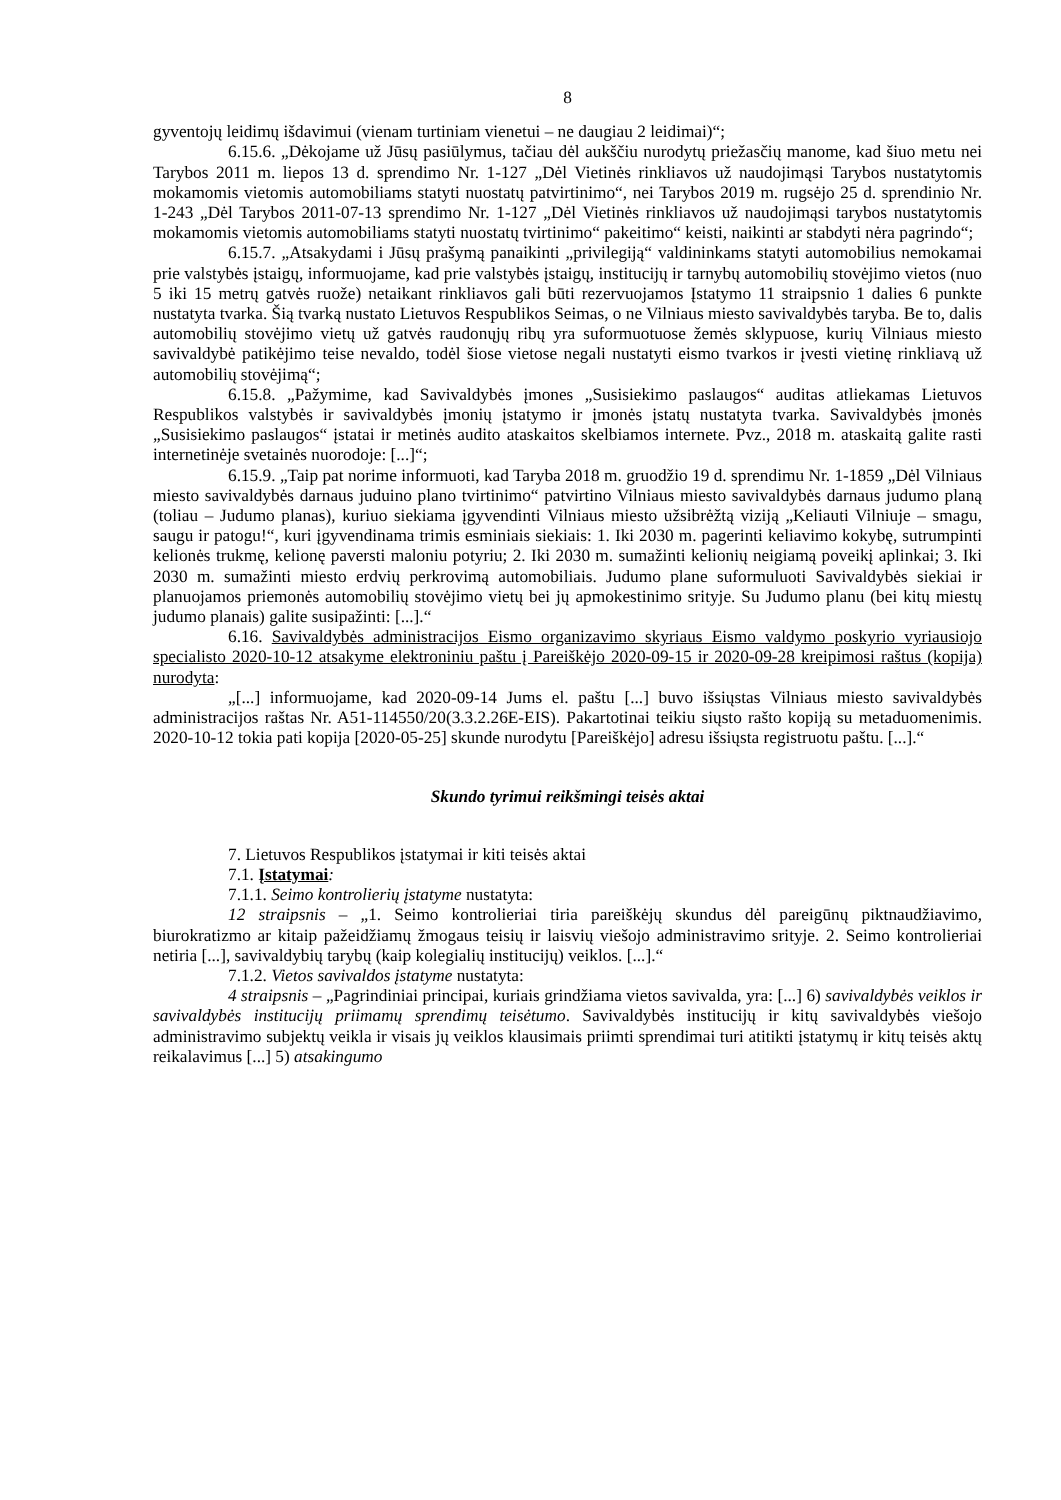8
gyventojų leidimų išdavimui (vienam turtiniam vienetui – ne daugiau 2 leidimai)“;
6.15.6. „Dėkojame už Jūsų pasiūlymus, tačiau dėl aukščiu nurodytų priežasčių manome, kad šiuo metu nei Tarybos 2011 m. liepos 13 d. sprendimo Nr. 1-127 „Dėl Vietinės rinkliavos už naudojimąsi Tarybos nustatytomis mokamomis vietomis automobiliams statyti nuostatų patvirtinimo“, nei Tarybos 2019 m. rugsėjo 25 d. sprendinio Nr. 1-243 „Dėl Tarybos 2011-07-13 sprendimo Nr. 1-127 „Dėl Vietinės rinkliavos už naudojimąsi tarybos nustatytomis mokamomis vietomis automobiliams statyti nuostatų tvirtinimo“ pakeitimo“ keisti, naikinti ar stabdyti nėra pagrindo“;
6.15.7. „Atsakydami i Jūsų prašymą panaikinti „privilegiją“ valdininkams statyti automobilius nemokamai prie valstybės įstaigų, informuojame, kad prie valstybės įstaigų, institucijų ir tarnybų automobilių stovėjimo vietos (nuo 5 iki 15 metrų gatvės ruože) netaikant rinkliavos gali būti rezervuojamos Įstatymo 11 straipsnio 1 dalies 6 punkte nustatyta tvarka. Šią tvarką nustato Lietuvos Respublikos Seimas, o ne Vilniaus miesto savivaldybės taryba. Be to, dalis automobilių stovėjimo vietų už gatvės raudonųjų ribų yra suformuotuose žemės sklypuose, kurių Vilniaus miesto savivaldybė patikėjimo teise nevaldo, todėl šiose vietose negali nustatyti eismo tvarkos ir įvesti vietinę rinkliavą už automobilių stovėjimą“;
6.15.8. „Pažymime, kad Savivaldybės įmones „Susisiekimo paslaugos“ auditas atliekamas Lietuvos Respublikos valstybės ir savivaldybės įmonių įstatymo ir įmonės įstatų nustatyta tvarka. Savivaldybės įmonės „Susisiekimo paslaugos“ įstatai ir metinės audito ataskaitos skelbiamos internete. Pvz., 2018 m. ataskaitą galite rasti internetinėje svetainės nuorodoje: [...]“;
6.15.9. „Taip pat norime informuoti, kad Taryba 2018 m. gruodžio 19 d. sprendimu Nr. 1-1859 „Dėl Vilniaus miesto savivaldybės darnaus juduino plano tvirtinimo“ patvirtino Vilniaus miesto savivaldybės darnaus judumo planą (toliau – Judumo planas), kuriuo siekiama įgyvendinti Vilniaus miesto užsibrėžtą viziją „Keliauti Vilniuje – smagu, saugu ir patogu!“, kuri įgyvendinama trimis esminiais siekiais: 1. Iki 2030 m. pagerinti keliavimo kokybę, sutrumpinti kelionės trukmę, kelionę paversti maloniu potyriu; 2. Iki 2030 m. sumažinti kelionių neigiamą poveikį aplinkai; 3. Iki 2030 m. sumažinti miesto erdvių perkrovimą automobiliais. Judumo plane suformuluoti Savivaldybės siekiai ir planuojamos priemonės automobilių stovėjimo vietų bei jų apmokestinimo srityje. Su Judumo planu (bei kitų miestų judumo planais) galite susipažinti: [...].“
6.16. Savivaldybės administracijos Eismo organizavimo skyriaus Eismo valdymo poskyrio vyriausiojo specialisto 2020-10-12 atsakyme elektroniniu paštu į Pareiškėjo 2020-09-15 ir 2020-09-28 kreipimosi raštus (kopija) nurodyta:
„[...] informuojame, kad 2020-09-14 Jums el. paštu [...] buvo išsiųstas Vilniaus miesto savivaldybės administracijos raštas Nr. A51-114550/20(3.3.2.26E-EIS). Pakartotinai teikiu siųsto rašto kopiją su metaduomenimis. 2020-10-12 tokia pati kopija [2020-05-25] skunde nurodytu [Pareiškėjo] adresu išsiųsta registruotu paštu. [...].“
Skundo tyrimui reikšmingi teisės aktai
7. Lietuvos Respublikos įstatymai ir kiti teisės aktai
7.1. Įstatymai:
7.1.1. Seimo kontrolierių įstatyme nustatyta:
12 straipsnis – „1. Seimo kontrolieriai tiria pareiškėjų skundus dėl pareigūnų piktnaudžiavimo, biurokratizmo ar kitaip pažeidžiamų žmogaus teisių ir laisvių viešojo administravimo srityje. 2. Seimo kontrolieriai netiria [...], savivaldybių tarybų (kaip kolegialių institucijų) veiklos. [...].“
7.1.2. Vietos savivaldos įstatyme nustatyta:
4 straipsnis – „Pagrindiniai principai, kuriais grindžiama vietos savivalda, yra: [...] 6) savivaldybės veiklos ir savivaldybės institucijų priimamų sprendimų teisėtumo. Savivaldybės institucijų ir kitų savivaldybės viešojo administravimo subjektų veikla ir visais jų veiklos klausimais priimti sprendimai turi atitikti įstatymų ir kitų teisės aktų reikalavimus [...] 5) atsakingumo